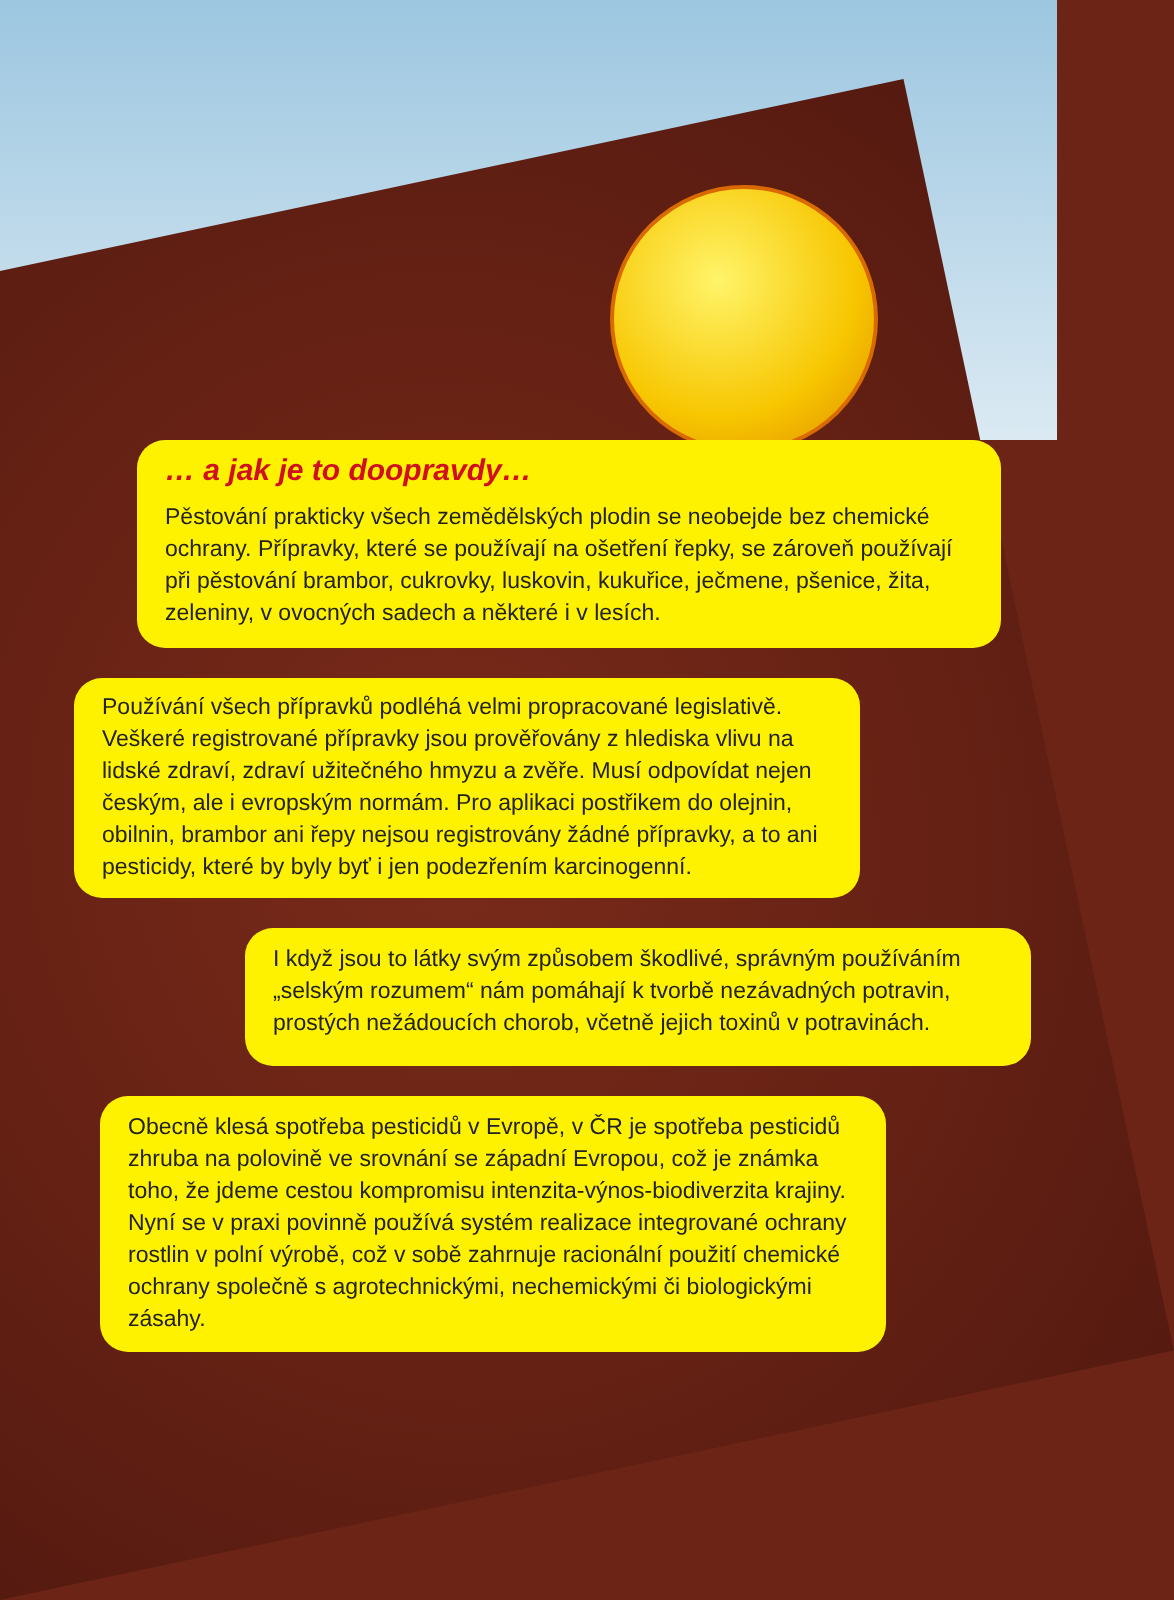… a jak je to doopravdy…
Pěstování prakticky všech zemědělských plodin se neobejde bez chemické ochrany. Přípravky, které se používají na ošetření řepky, se zároveň používají při pěstování brambor, cukrovky, luskovin, kukuřice, ječmene, pšenice, žita, zeleniny, v ovocných sadech a některé i v lesích.
Používání všech přípravků podléhá velmi propracované legislativě. Veškeré registrované přípravky jsou prověřovány z hlediska vlivu na lidské zdraví, zdraví užitečného hmyzu a zvěře. Musí odpovídat nejen českým, ale i evropským normám. Pro aplikaci postřikem do olejnin, obilnin, brambor ani řepy nejsou registrovány žádné přípravky, a to ani pesticidy, které by byly byť i jen podezřením karcinogenní.
I když jsou to látky svým způsobem škodlivé, správným používáním „selským rozumem“ nám pomáhají k tvorbě nezávadných potravin, prostých nežádoucích chorob, včetně jejich toxinů v potravinách.
Obecně klesá spotřeba pesticidů v Evropě, v ČR je spotřeba pesticidů zhruba na polovině ve srovnání se západní Evropou, což je známka toho, že jdeme cestou kompromisu intenzita-výnos-biodiverzita krajiny. Nyní se v praxi povinně používá systém realizace integrované ochrany rostlin v polní výrobě, což v sobě zahrnuje racionální použití chemické ochrany společně s agrotechnickými, nechemickými či biologickými zásahy.